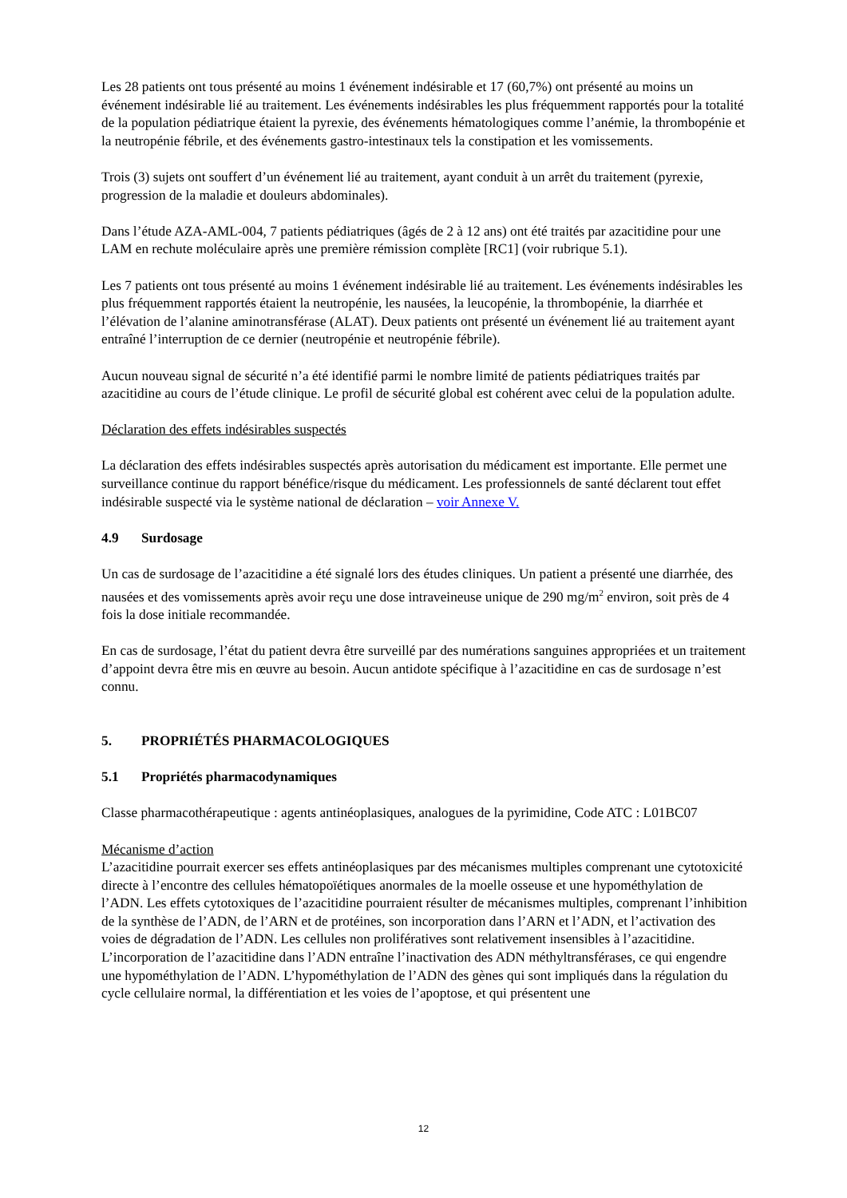Les 28 patients ont tous présenté au moins 1 événement indésirable et 17 (60,7%) ont présenté au moins un événement indésirable lié au traitement. Les événements indésirables les plus fréquemment rapportés pour la totalité de la population pédiatrique étaient la pyrexie, des événements hématologiques comme l’anémie, la thrombopénie et la neutropénie fébrile, et des événements gastro-intestinaux tels la constipation et les vomissements.
Trois (3) sujets ont souffert d’un événement lié au traitement, ayant conduit à un arrêt du traitement (pyrexie, progression de la maladie et douleurs abdominales).
Dans l’étude AZA-AML-004, 7 patients pédiatriques (âgés de 2 à 12 ans) ont été traités par azacitidine pour une LAM en rechute moléculaire après une première rémission complète [RC1] (voir rubrique 5.1).
Les 7 patients ont tous présenté au moins 1 événement indésirable lié au traitement. Les événements indésirables les plus fréquemment rapportés étaient la neutropénie, les nausées, la leucopénie, la thrombopénie, la diarrhée et l’élévation de l’alanine aminotransférase (ALAT). Deux patients ont présenté un événement lié au traitement ayant entraîné l’interruption de ce dernier (neutropénie et neutropénie fébrile).
Aucun nouveau signal de sécurité n’a été identifié parmi le nombre limité de patients pédiatriques traités par azacitidine au cours de l’étude clinique. Le profil de sécurité global est cohérent avec celui de la population adulte.
Déclaration des effets indésirables suspectés
La déclaration des effets indésirables suspectés après autorisation du médicament est importante. Elle permet une surveillance continue du rapport bénéfice/risque du médicament. Les professionnels de santé déclarent tout effet indésirable suspecté via le système national de déclaration – voir Annexe V.
4.9 Surdosage
Un cas de surdosage de l’azacitidine a été signalé lors des études cliniques. Un patient a présenté une diarrhée, des nausées et des vomissements après avoir reçu une dose intraveineuse unique de 290 mg/m<sup>2</sup> environ, soit près de 4 fois la dose initiale recommandée.
En cas de surdosage, l’état du patient devra être surveillé par des numérations sanguines appropriées et un traitement d’appoint devra être mis en œuvre au besoin. Aucun antidote spécifique à l’azacitidine en cas de surdosage n’est connu.
5. PROPRIÉTÉS PHARMACOLOGIQUES
5.1 Propriétés pharmacodynamiques
Classe pharmacothérapeutique : agents antinéoplasiques, analogues de la pyrimidine, Code ATC : L01BC07
Mécanisme d’action
L’azacitidine pourrait exercer ses effets antinéoplasiques par des mécanismes multiples comprenant une cytotoxicité directe à l’encontre des cellules hématopoïétiques anormales de la moelle osseuse et une hypométhylation de l’ADN. Les effets cytotoxiques de l’azacitidine pourraient résulter de mécanismes multiples, comprenant l’inhibition de la synthèse de l’ADN, de l’ARN et de protéines, son incorporation dans l’ARN et l’ADN, et l’activation des voies de dégradation de l’ADN. Les cellules non prolifératives sont relativement insensibles à l’azacitidine. L’incorporation de l’azacitidine dans l’ADN entraîne l’inactivation des ADN méthyltransférases, ce qui engendre une hypométhylation de l’ADN. L’hypométhylation de l’ADN des gènes qui sont impliqués dans la régulation du cycle cellulaire normal, la différentiation et les voies de l’apoptose, et qui présentent une
12